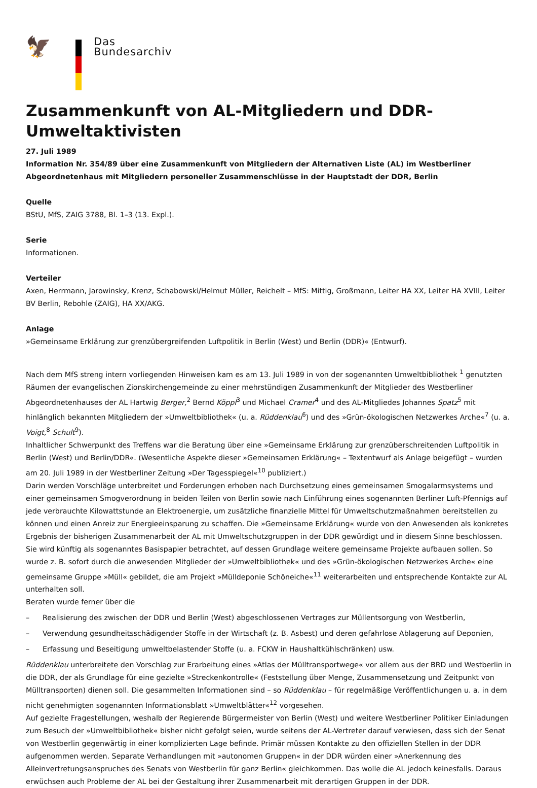🦅
Das
Bundesarchiv
Zusammenkunft von AL-Mitgliedern und DDR-Umweltaktivisten
27. Juli 1989
Information Nr. 354/89 über eine Zusammenkunft von Mitgliedern der Alternativen Liste (AL) im Westberliner Abgeordnetenhaus mit Mitgliedern personeller Zusammenschlüsse in der Hauptstadt der DDR, Berlin
Quelle
BStU, MfS, ZAIG 3788, Bl. 1–3 (13. Expl.).
Serie
Informationen.
Verteiler
Axen, Herrmann, Jarowinsky, Krenz, Schabowski/Helmut Müller, Reichelt – MfS: Mittig, Großmann, Leiter HA XX, Leiter HA XVIII, Leiter BV Berlin, Rebohle (ZAIG), HA XX/AKG.
Anlage
»Gemeinsame Erklärung zur grenzübergreifenden Luftpolitik in Berlin (West) und Berlin (DDR)« (Entwurf).
Nach dem MfS streng intern vorliegenden Hinweisen kam es am 13. Juli 1989 in von der sogenannten Umweltbibliothek <sup>1</sup> genutzten Räumen der evangelischen Zionskirchengemeinde zu einer mehrstündigen Zusammenkunft der Mitglieder des Westberliner Abgeordnetenhauses der AL Hartwig Berger,<sup>2</sup> Bernd Köppl<sup>3</sup> und Michael Cramer<sup>4</sup> und des AL-Mitgliedes Johannes Spatz<sup>5</sup> mit hinlänglich bekannten Mitgliedern der »Umweltbibliothek« (u. a. Rüddenklau<sup>6</sup>) und des »Grün-ökologischen Netzwerkes Arche«<sup>7</sup> (u. a. Voigt,<sup>8</sup> Schult<sup>9</sup>).
Inhaltlicher Schwerpunkt des Treffens war die Beratung über eine »Gemeinsame Erklärung zur grenzüberschreitenden Luftpolitik in Berlin (West) und Berlin/DDR«. (Wesentliche Aspekte dieser »Gemeinsamen Erklärung« – Textentwurf als Anlage beigefügt – wurden am 20. Juli 1989 in der Westberliner Zeitung »Der Tagesspiegel«<sup>10</sup> publiziert.)
Darin werden Vorschläge unterbreitet und Forderungen erhoben nach Durchsetzung eines gemeinsamen Smogalarmsystems und einer gemeinsamen Smogverordnung in beiden Teilen von Berlin sowie nach Einführung eines sogenannten Berliner Luft-Pfennigs auf jede verbrauchte Kilowattstunde an Elektroenergie, um zusätzliche finanzielle Mittel für Umweltschutzmaßnahmen bereitstellen zu können und einen Anreiz zur Energieeinsparung zu schaffen. Die »Gemeinsame Erklärung« wurde von den Anwesenden als konkretes Ergebnis der bisherigen Zusammenarbeit der AL mit Umweltschutzgruppen in der DDR gewürdigt und in diesem Sinne beschlossen. Sie wird künftig als sogenanntes Basispapier betrachtet, auf dessen Grundlage weitere gemeinsame Projekte aufbauen sollen. So wurde z. B. sofort durch die anwesenden Mitglieder der »Umweltbibliothek« und des »Grün-ökologischen Netzwerkes Arche« eine gemeinsame Gruppe »Müll« gebildet, die am Projekt »Mülldeponie Schöneiche«<sup>11</sup> weiterarbeiten und entsprechende Kontakte zur AL unterhalten soll.
Beraten wurde ferner über die
– Realisierung des zwischen der DDR und Berlin (West) abgeschlossenen Vertrages zur Müllentsorgung von Westberlin,
– Verwendung gesundheitsschädigender Stoffe in der Wirtschaft (z. B. Asbest) und deren gefahrlose Ablagerung auf Deponien,
– Erfassung und Beseitigung umweltbelastender Stoffe (u. a. FCKW in Haushaltkühlschränken) usw.
Rüddenklau unterbreitete den Vorschlag zur Erarbeitung eines »Atlas der Mülltransportwege« vor allem aus der BRD und Westberlin in die DDR, der als Grundlage für eine gezielte »Streckenkontrolle« (Feststellung über Menge, Zusammensetzung und Zeitpunkt von Mülltransporten) dienen soll. Die gesammelten Informationen sind – so Rüddenklau – für regelmäßige Veröffentlichungen u. a. in dem nicht genehmigten sogenannten Informationsblatt »Umweltblätter«<sup>12</sup> vorgesehen.
Auf gezielte Fragestellungen, weshalb der Regierende Bürgermeister von Berlin (West) und weitere Westberliner Politiker Einladungen zum Besuch der »Umweltbibliothek« bisher nicht gefolgt seien, wurde seitens der AL-Vertreter darauf verwiesen, dass sich der Senat von Westberlin gegenwärtig in einer komplizierten Lage befinde. Primär müssen Kontakte zu den offiziellen Stellen in der DDR aufgenommen werden. Separate Verhandlungen mit »autonomen Gruppen« in der DDR würden einer »Anerkennung des Alleinvertretungsanspruches des Senats von Westberlin für ganz Berlin« gleichkommen. Das wolle die AL jedoch keinesfalls. Daraus erwüchsen auch Probleme der AL bei der Gestaltung ihrer Zusammenarbeit mit derartigen Gruppen in der DDR.